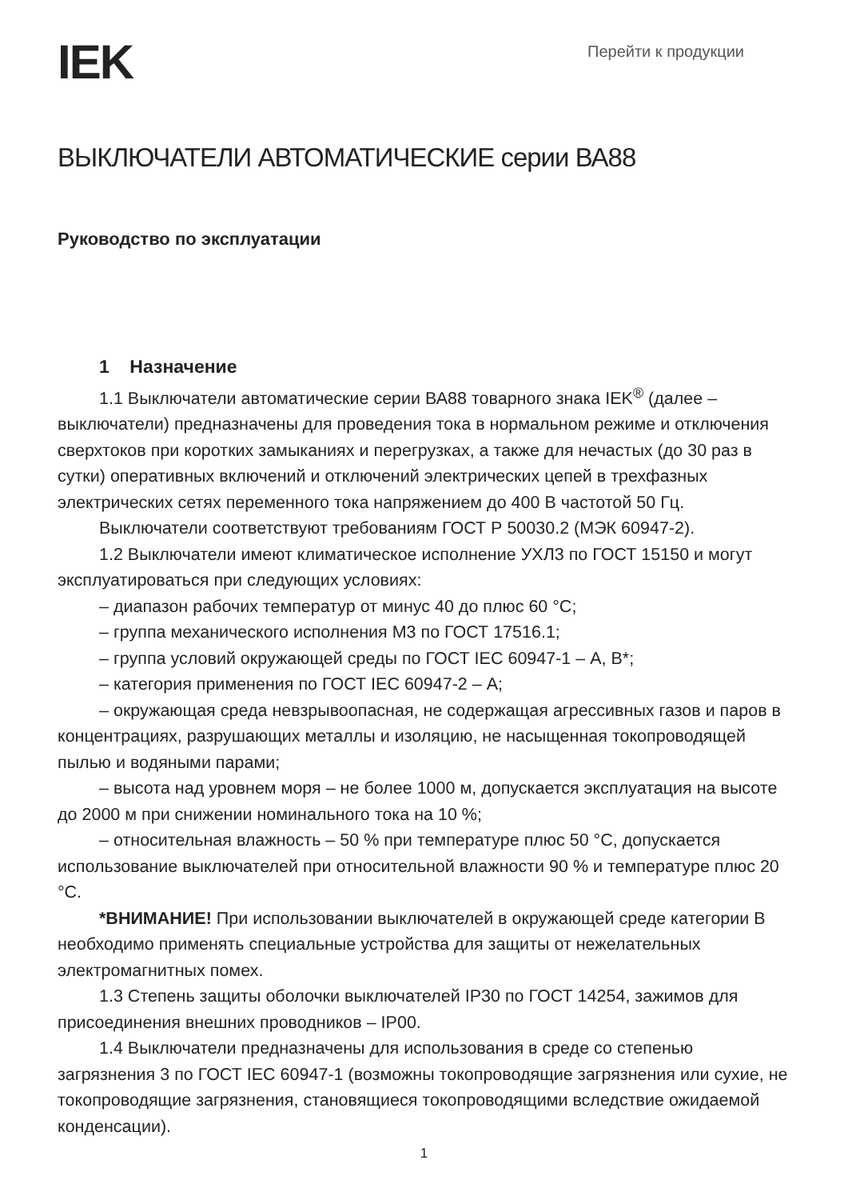IEK
Перейти к продукции
ВЫКЛЮЧАТЕЛИ АВТОМАТИЧЕСКИЕ серии ВА88
Руководство по эксплуатации
1 Назначение
1.1 Выключатели автоматические серии ВА88 товарного знака IEK<sup>®</sup> (далее – выключатели) предназначены для проведения тока в нормальном режиме и отключения сверхтоков при коротких замыканиях и перегрузках, а также для нечастых (до 30 раз в сутки) оперативных включений и отключений электрических цепей в трехфазных электрических сетях переменного тока напряжением до 400 В частотой 50 Гц.
Выключатели соответствуют требованиям ГОСТ Р 50030.2 (МЭК 60947-2).
1.2 Выключатели имеют климатическое исполнение УХЛ3 по ГОСТ 15150 и могут эксплуатироваться при следующих условиях:
– диапазон рабочих температур от минус 40 до плюс 60 °С;
– группа механического исполнения М3 по ГОСТ 17516.1;
– группа условий окружающей среды по ГОСТ IEC 60947-1 – А, В*;
– категория применения по ГОСТ IEC 60947-2 – А;
– окружающая среда невзрывоопасная, не содержащая агрессивных газов и паров в концентрациях, разрушающих металлы и изоляцию, не насыщенная токопроводящей пылью и водяными парами;
– высота над уровнем моря – не более 1000 м, допускается эксплуатация на высоте до 2000 м при снижении номинального тока на 10 %;
– относительная влажность – 50 % при температуре плюс 50 °С, допускается использование выключателей при относительной влажности 90 % и температуре плюс 20 °С.
*ВНИМАНИЕ! При использовании выключателей в окружающей среде категории В необходимо применять специальные устройства для защиты от нежелательных электромагнитных помех.
1.3 Степень защиты оболочки выключателей IP30 по ГОСТ 14254, зажимов для присоединения внешних проводников – IP00.
1.4 Выключатели предназначены для использования в среде со степенью загрязнения 3 по ГОСТ IEC 60947-1 (возможны токопроводящие загрязнения или сухие, не токопроводящие загрязнения, становящиеся токопроводящими вследствие ожидаемой конденсации).
1